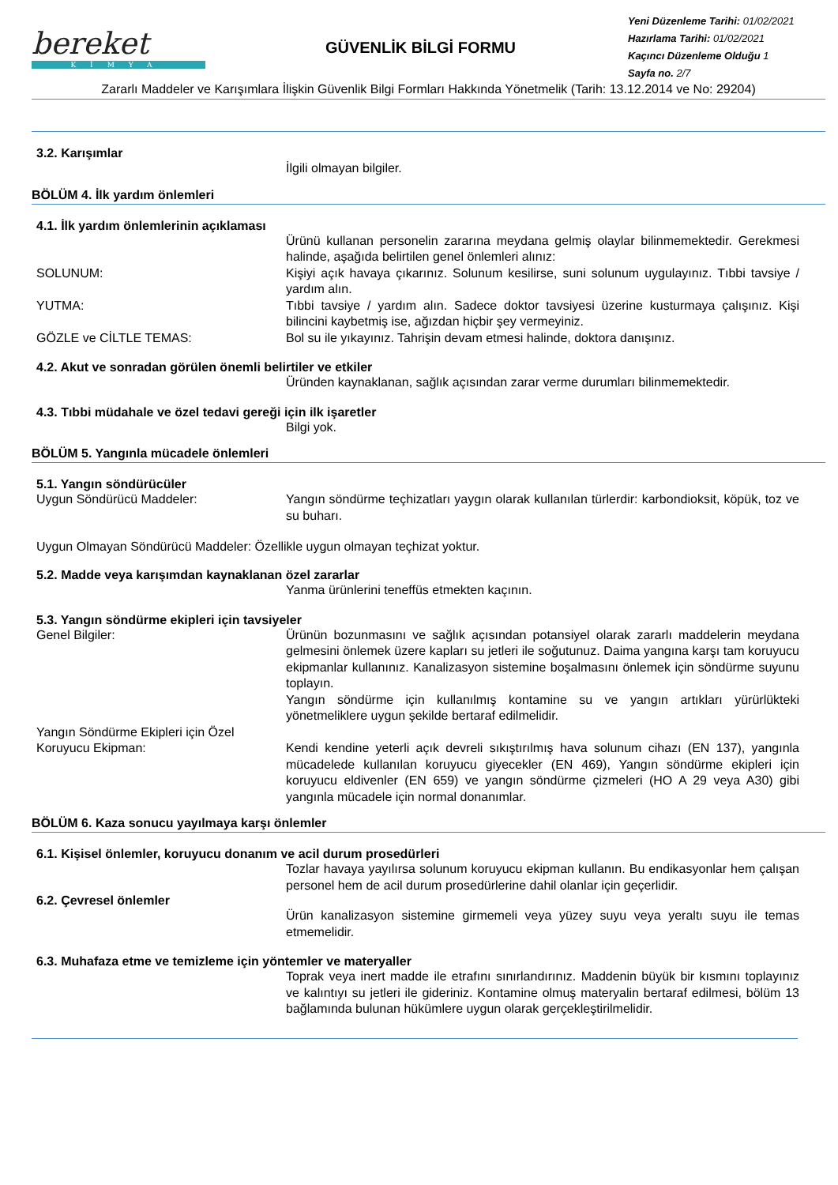bereket
KİMYA
GÜVENLİK BİLGİ FORMU
Yeni Düzenleme Tarihi: 01/02/2021
Hazırlama Tarihi: 01/02/2021
Kaçıncı Düzenleme Olduğu 1
Sayfa no. 2/7
Zararlı Maddeler ve Karışımlara İlişkin Güvenlik Bilgi Formları Hakkında Yönetmelik (Tarih: 13.12.2014 ve No: 29204)
3.2. Karışımlar
İlgili olmayan bilgiler.
BÖLÜM 4. İlk yardım önlemleri
4.1. İlk yardım önlemlerinin açıklaması
Ürünü kullanan personelin zararına meydana gelmiş olaylar bilinmemektedir. Gerekmesi halinde, aşağıda belirtilen genel önlemleri alınız:
SOLUNUM: Kişiyi açık havaya çıkarınız. Solunum kesilirse, suni solunum uygulayınız. Tıbbi tavsiye / yardım alın.
YUTMA: Tıbbi tavsiye / yardım alın. Sadece doktor tavsiyesi üzerine kusturmaya çalışınız. Kişi bilincini kaybetmiş ise, ağızdan hiçbir şey vermeyiniz.
GÖZLE ve CİLTLE TEMAS: Bol su ile yıkayınız. Tahrişin devam etmesi halinde, doktora danışınız.
4.2. Akut ve sonradan görülen önemli belirtiler ve etkiler
Üründen kaynaklanan, sağlık açısından zarar verme durumları bilinmemektedir.
4.3. Tıbbi müdahale ve özel tedavi gereği için ilk işaretler
Bilgi yok.
BÖLÜM 5. Yangınla mücadele önlemleri
5.1. Yangın söndürücüler
Uygun Söndürücü Maddeler: Yangın söndürme teçhizatları yaygın olarak kullanılan türlerdir: karbondioksit, köpük, toz ve su buharı.
Uygun Olmayan Söndürücü Maddeler: Özellikle uygun olmayan teçhizat yoktur.
5.2. Madde veya karışımdan kaynaklanan özel zararlar
Yanma ürünlerini teneffüs etmekten kaçının.
5.3. Yangın söndürme ekipleri için tavsiyeler
Genel Bilgiler: Ürünün bozunmasını ve sağlık açısından potansiyel olarak zararlı maddelerin meydana gelmesini önlemek üzere kapları su jetleri ile soğutunuz. Daima yangına karşı tam koruyucu ekipmanlar kullanınız. Kanalizasyon sistemine boşalmasını önlemek için söndürme suyunu toplayın.
Yangın söndürme için kullanılmış kontamine su ve yangın artıkları yürürlükteki yönetmeliklere uygun şekilde bertaraf edilmelidir.
Yangın Söndürme Ekipleri için Özel Koruyucu Ekipman:
Kendi kendine yeterli açık devreli sıkıştırılmış hava solunum cihazı (EN 137), yangınla mücadelede kullanılan koruyucu giyecekler (EN 469), Yangın söndürme ekipleri için koruyucu eldivenler (EN 659) ve yangın söndürme çizmeleri (HO A 29 veya A30) gibi yangınla mücadele için normal donanımlar.
BÖLÜM 6. Kaza sonucu yayılmaya karşı önlemler
6.1. Kişisel önlemler, koruyucu donanım ve acil durum prosedürleri
Tozlar havaya yayılırsa solunum koruyucu ekipman kullanın. Bu endikasyonlar hem çalışan personel hem de acil durum prosedürlerine dahil olanlar için geçerlidir.
6.2. Çevresel önlemler
Ürün kanalizasyon sistemine girmemeli veya yüzey suyu veya yeraltı suyu ile temas etmemelidir.
6.3. Muhafaza etme ve temizleme için yöntemler ve materyaller
Toprak veya inert madde ile etrafını sınırlandırınız. Maddenin büyük bir kısmını toplayınız ve kalıntıyı su jetleri ile gideriniz. Kontamine olmuş materyalin bertaraf edilmesi, bölüm 13 bağlamında bulunan hükümlere uygun olarak gerçekleştirilmelidir.